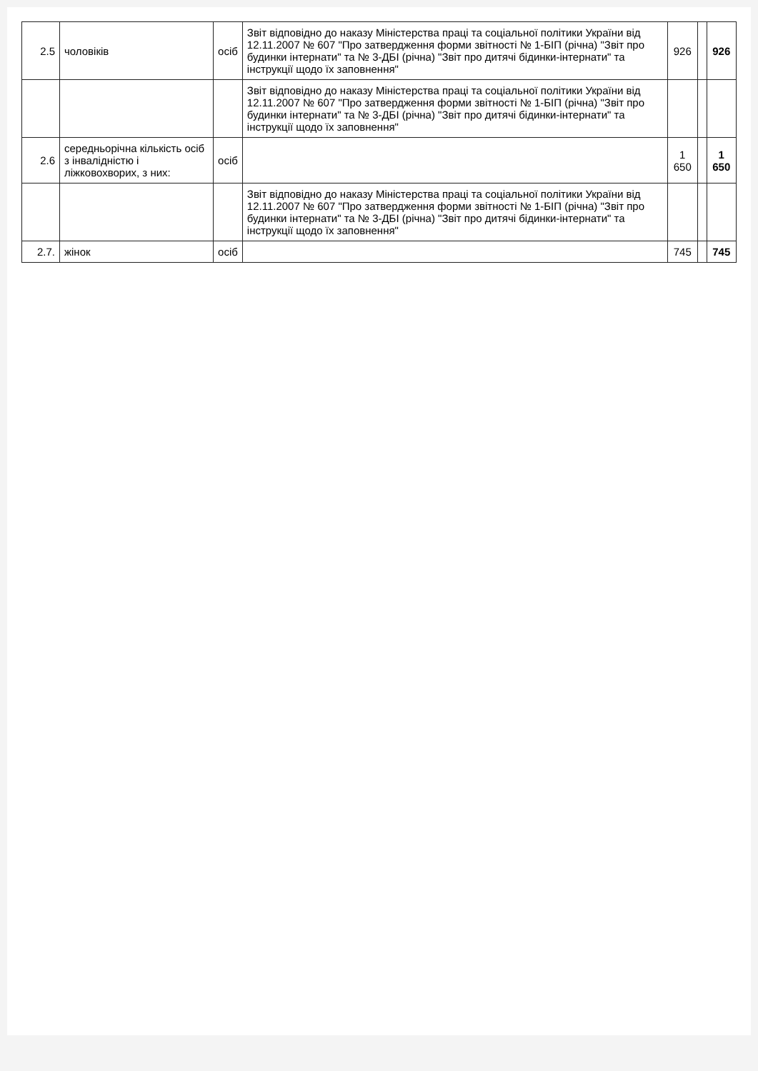| 2.5 | чоловіків | осіб | Звіт відповідно до наказу Міністерства праці та соціальної політики України від 12.11.2007 № 607 "Про затвердження форми звітності № 1-БІП (річна) "Звіт про будинки інтернати" та № 3-ДБІ (річна) "Звіт про дитячі бідинки-інтернати" та інструкції щодо їх заповнення" | 926 | | 926 |
| | | | Звіт відповідно до наказу Міністерства праці та соціальної політики України від 12.11.2007 № 607 "Про затвердження форми звітності № 1-БІП (річна) "Звіт про будинки інтернати" та № 3-ДБІ (річна) "Звіт про дитячі бідинки-інтернати" та інструкції щодо їх заповнення" | | | |
| 2.6 | середньорічна кількість осіб з інвалідністю і лiжковохворих, з них: | осіб | | 1 650 | | 1 650 |
| | | | Звіт відповідно до наказу Міністерства праці та соціальної політики України від 12.11.2007 № 607 "Про затвердження форми звітності № 1-БІП (річна) "Звіт про будинки інтернати" та № 3-ДБІ (річна) "Звіт про дитячі бідинки-інтернати" та інструкції щодо їх заповнення" | | | |
| 2.7. | жінок | осіб | | 745 | | 745 |